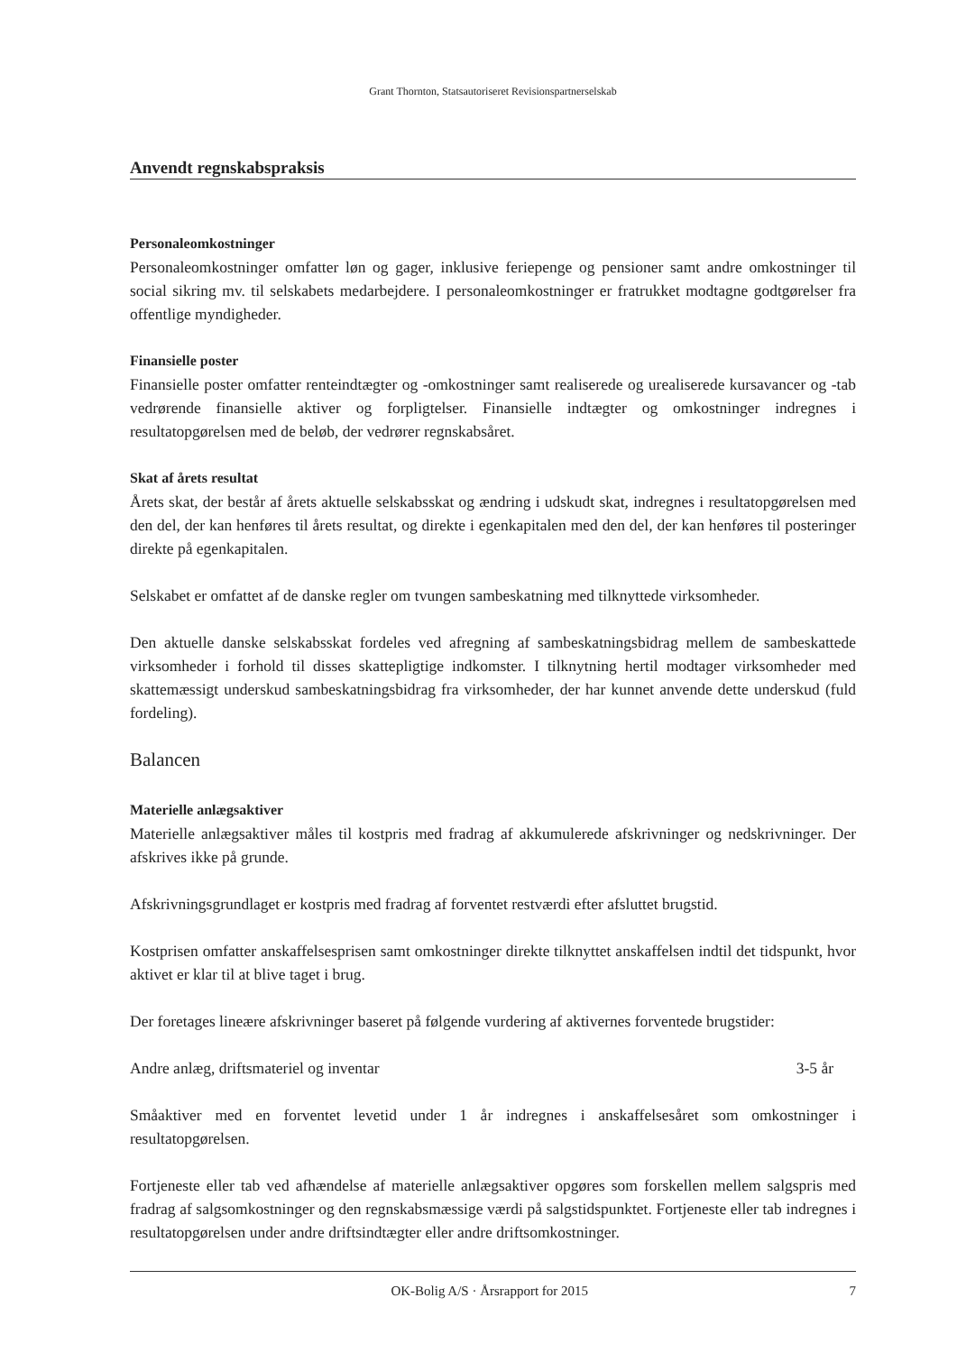Grant Thornton, Statsautoriseret Revisionspartnerselskab
Anvendt regnskabspraksis
Personaleomkostninger
Personaleomkostninger omfatter løn og gager, inklusive feriepenge og pensioner samt andre omkostninger til social sikring mv. til selskabets medarbejdere. I personaleomkostninger er fratrukket modtagne godtgørelser fra offentlige myndigheder.
Finansielle poster
Finansielle poster omfatter renteindtægter og -omkostninger samt realiserede og urealiserede kursavancer og -tab vedrørende finansielle aktiver og forpligtelser. Finansielle indtægter og omkostninger indregnes i resultatopgørelsen med de beløb, der vedrører regnskabsåret.
Skat af årets resultat
Årets skat, der består af årets aktuelle selskabsskat og ændring i udskudt skat, indregnes i resultatopgørelsen med den del, der kan henføres til årets resultat, og direkte i egenkapitalen med den del, der kan henføres til posteringer direkte på egenkapitalen.
Selskabet er omfattet af de danske regler om tvungen sambeskatning med tilknyttede virksomheder.
Den aktuelle danske selskabsskat fordeles ved afregning af sambeskatningsbidrag mellem de sambeskattede virksomheder i forhold til disses skattepligtige indkomster. I tilknytning hertil modtager virksomheder med skattemæssigt underskud sambeskatningsbidrag fra virksomheder, der har kunnet anvende dette underskud (fuld fordeling).
Balancen
Materielle anlægsaktiver
Materielle anlægsaktiver måles til kostpris med fradrag af akkumulerede afskrivninger og nedskrivninger. Der afskrives ikke på grunde.
Afskrivningsgrundlaget er kostpris med fradrag af forventet restværdi efter afsluttet brugstid.
Kostprisen omfatter anskaffelsesprisen samt omkostninger direkte tilknyttet anskaffelsen indtil det tidspunkt, hvor aktivet er klar til at blive taget i brug.
Der foretages lineære afskrivninger baseret på følgende vurdering af aktivernes forventede brugstider:
Andre anlæg, driftsmateriel og inventar 3-5 år
Småaktiver med en forventet levetid under 1 år indregnes i anskaffelsesåret som omkostninger i resultatopgørelsen.
Fortjeneste eller tab ved afhændelse af materielle anlægsaktiver opgøres som forskellen mellem salgspris med fradrag af salgsomkostninger og den regnskabsmæssige værdi på salgstidspunktet. Fortjeneste eller tab indregnes i resultatopgørelsen under andre driftsindtægter eller andre driftsomkostninger.
OK-Bolig A/S · Årsrapport for 2015 7